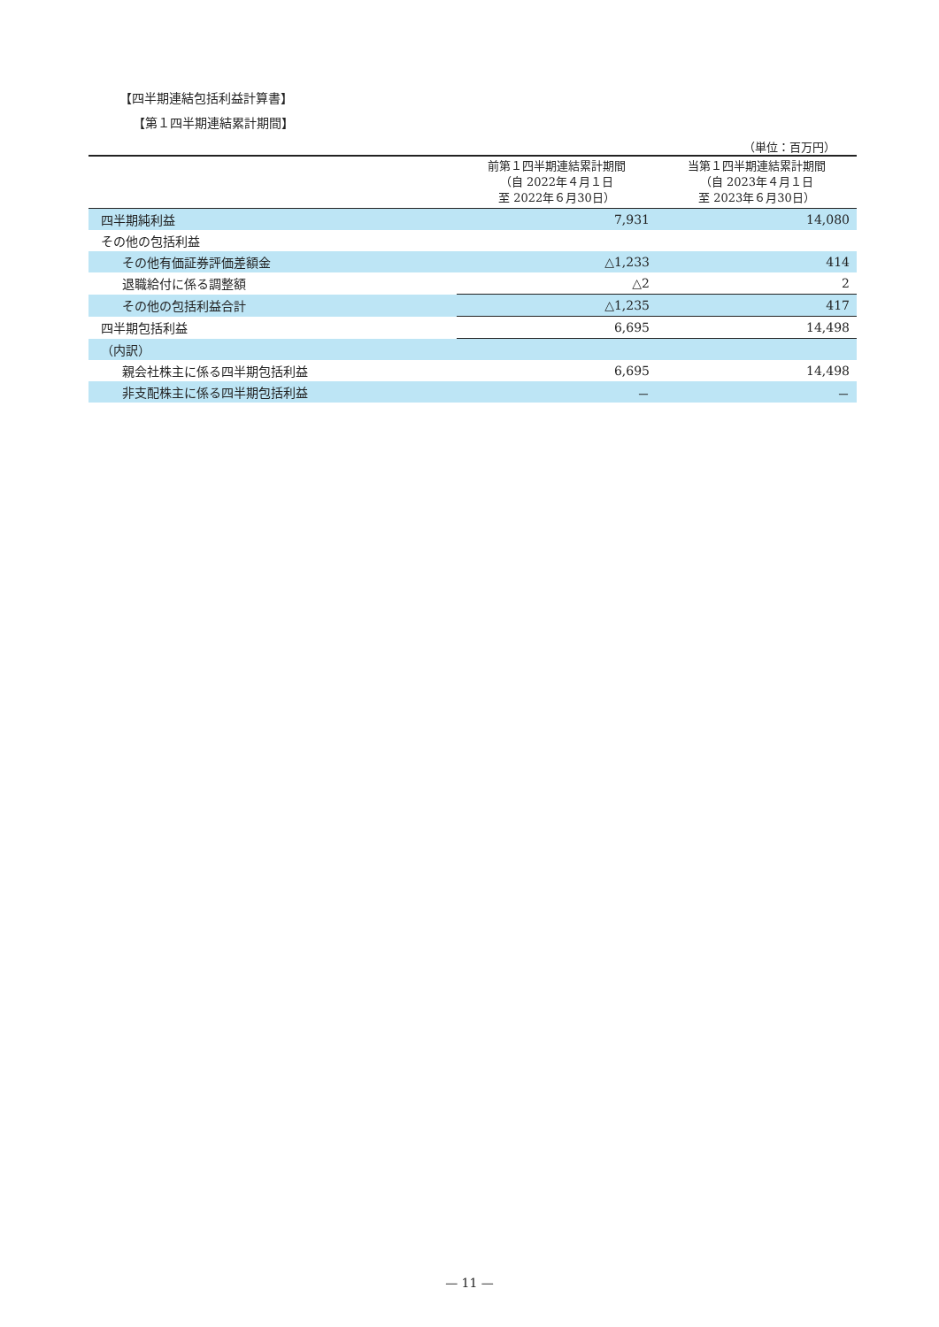【四半期連結包括利益計算書】
【第１四半期連結累計期間】
（単位：百万円）
| | 前第１四半期連結累計期間 （自 2022年４月１日 至 2022年６月30日） | 当第１四半期連結累計期間 （自 2023年４月１日 至 2023年６月30日） |
| --- | --- | --- |
| 四半期純利益 | 7,931 | 14,080 |
| その他の包括利益 | | |
| その他有価証券評価差額金 | △1,233 | 414 |
| 退職給付に係る調整額 | △2 | 2 |
| その他の包括利益合計 | △1,235 | 417 |
| 四半期包括利益 | 6,695 | 14,498 |
| （内訳） | | |
| 親会社株主に係る四半期包括利益 | 6,695 | 14,498 |
| 非支配株主に係る四半期包括利益 | － | － |
— 11 —